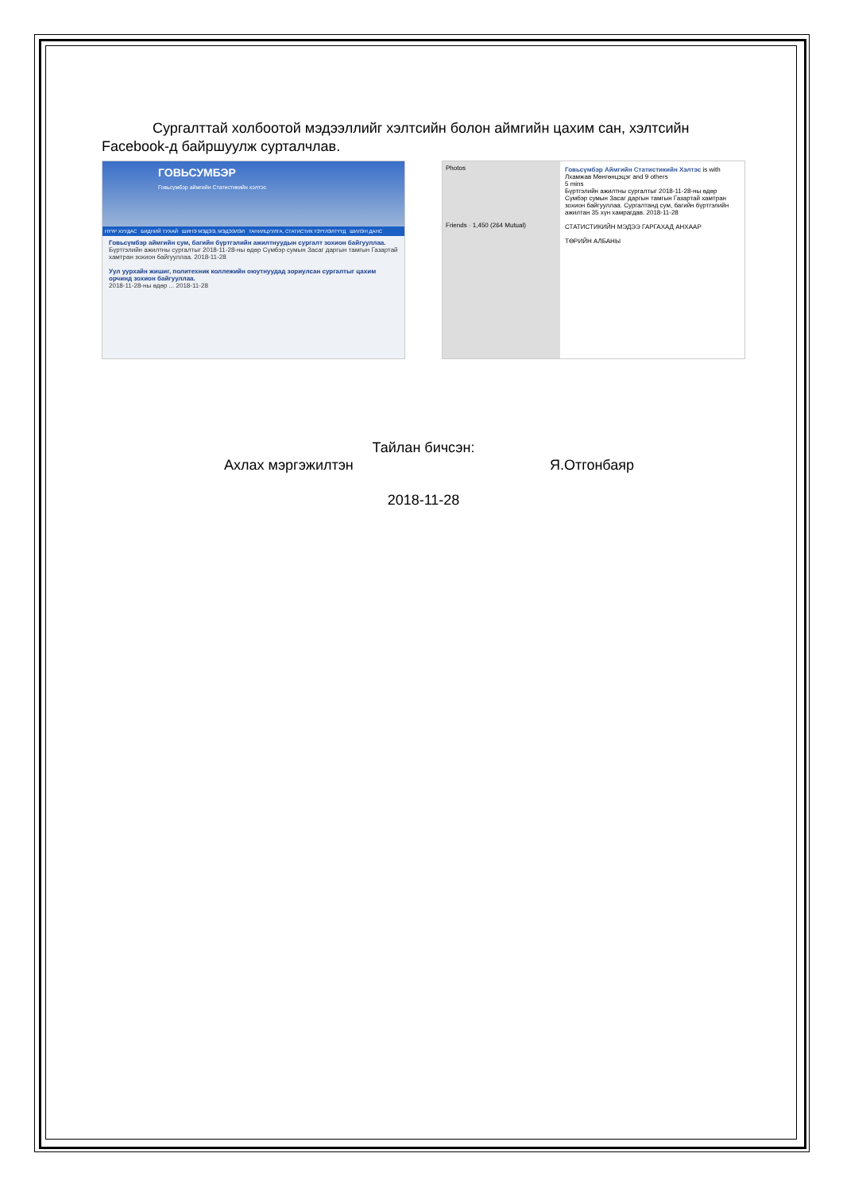Сургалттай холбоотой мэдээллийг хэлтсийн болон аймгийн цахим сан, хэлтсийн Facebook-д байршуулж сурталчлав.
ГОВЬСУМБЭР
Говьсүмбэр аймгийн Статистикийн хэлтэс
НҮҮР ХУУДАС БИДНИЙ ТУХАЙ ШИНЭ МЭДЭЭ, МЭДЭЭЛЭЛ ТАНИЛЦУУЛГА, СТАТИСТИК ҮЗҮҮЛЭЛТҮҮД ШИЛЭН ДАНС
Говьсүмбэр аймгийн сум, багийн бүртгэлийн ажилтнуудын сургалт зохион байгууллаа.
Бүртгэлийн ажилтны сургалтыг 2018-11-28-ны өдөр Сүмбэр сумын Засаг даргын тамгын Газартай хамтран зохион байгууллаа. 2018-11-28
Уул уурхайн жишиг, политехник коллежийн оюутнуудад зориулсан сургалтыг цахим орчинд зохион байгууллаа.
2018-11-28-ны өдөр ... 2018-11-28
Photos
Friends · 1,450 (264 Mutual)
Говьсүмбэр Аймгийн Статистикийн Хэлтэс is with Лхамжав Мөнгөнцэцэг and 9 others
5 mins
Бүртгэлийн ажилтны сургалтыг 2018-11-28-ны өдөр Сүмбэр сумын Засаг даргын тамгын Газартай хамтран зохион байгууллаа. Сургалтанд сум, багийн бүртгэлийн ажилтан 35 хүн хамрагдав. 2018-11-28
СТАТИСТИКИЙН МЭДЭЭ ГАРГАХАД АНХААР
ТӨРИЙН АЛБАНЫ
Тайлан бичсэн:
Ахлах мэргэжилтэн Я.Отгонбаяр
2018-11-28